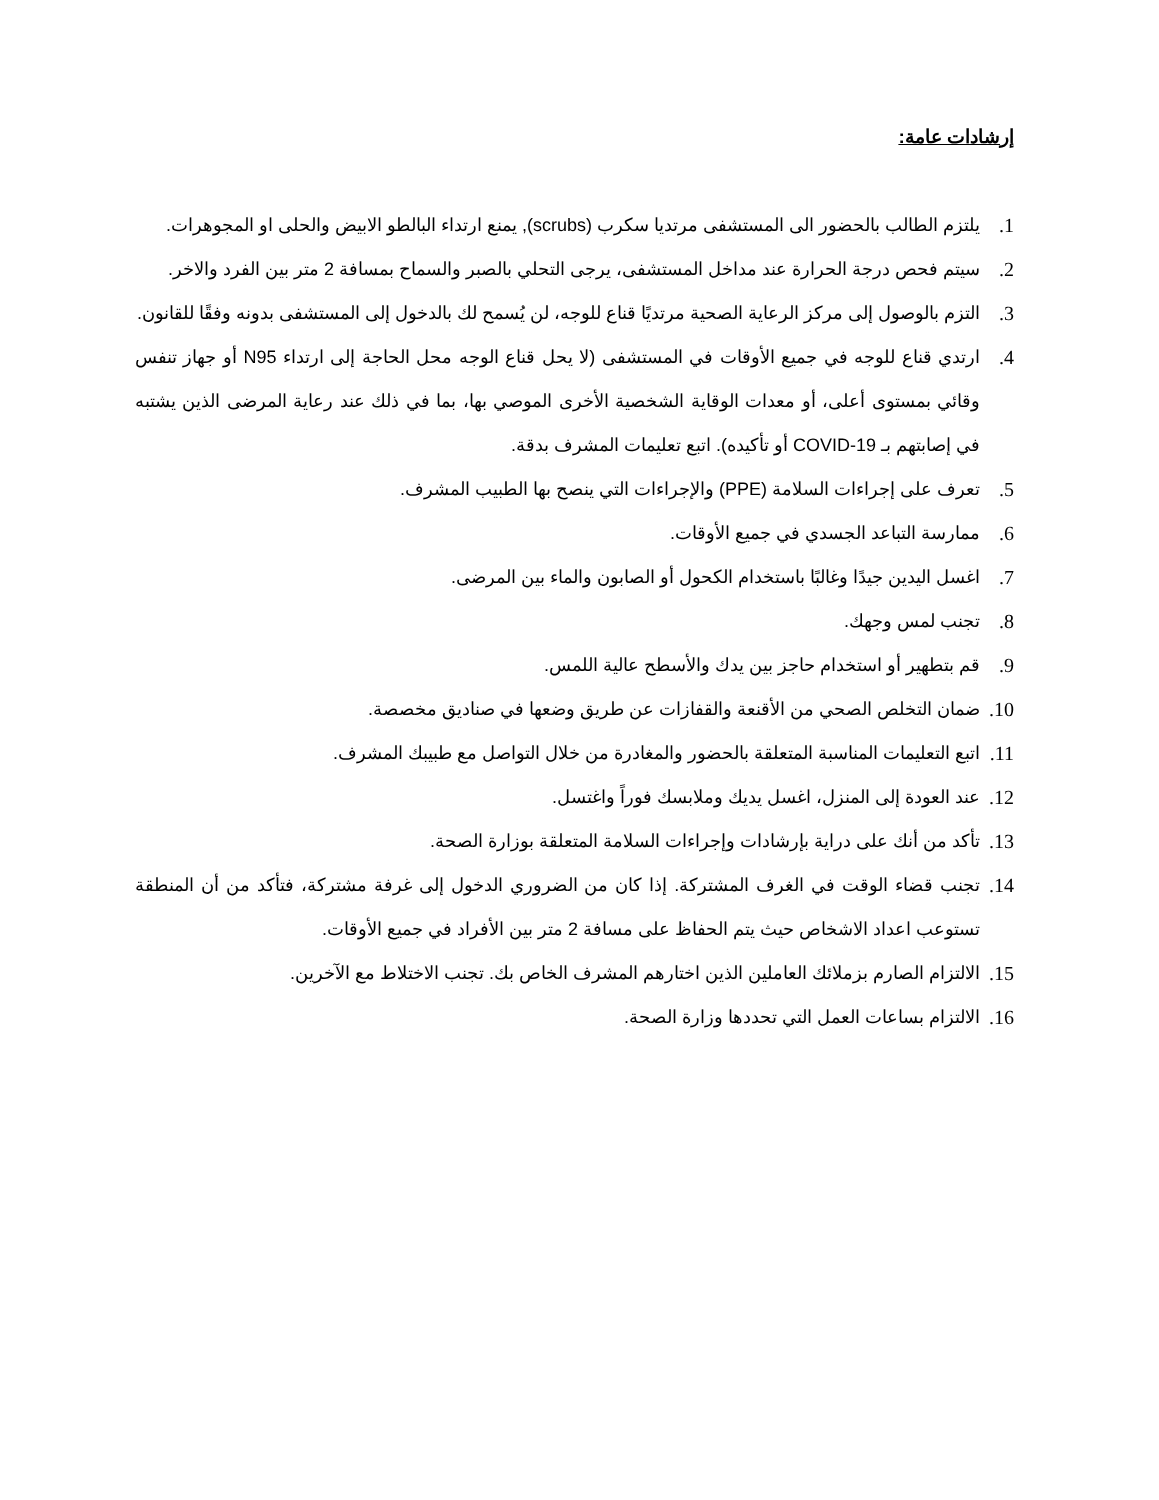إرشادات عامة:
1. يلتزم الطالب بالحضور الى المستشفى مرتديا سكرب (scrubs), يمنع ارتداء البالطو الابيض والحلى او المجوهرات.
2. سيتم فحص درجة الحرارة عند مداخل المستشفى، يرجى التحلي بالصبر والسماح بمسافة 2 متر بين الفرد والاخر.
3. التزم بالوصول إلى مركز الرعاية الصحية مرتديًا قناع للوجه، لن يُسمح لك بالدخول إلى المستشفى بدونه وفقًا للقانون.
4. ارتدي قناع للوجه في جميع الأوقات في المستشفى (لا يحل قناع الوجه محل الحاجة إلى ارتداء N95 أو جهاز تنفس وقائي بمستوى أعلى، أو معدات الوقاية الشخصية الأخرى الموصي بها، بما في ذلك عند رعاية المرضى الذين يشتبه في إصابتهم بـ COVID-19 أو تأكيده). اتبع تعليمات المشرف بدقة.
5. تعرف على إجراءات السلامة (PPE) والإجراءات التي ينصح بها الطبيب المشرف.
6. ممارسة التباعد الجسدي في جميع الأوقات.
7. اغسل اليدين جيدًا وغالبًا باستخدام الكحول أو الصابون والماء بين المرضى.
8. تجنب لمس وجهك.
9. قم بتطهير أو استخدام حاجز بين يدك والأسطح عالية اللمس.
10. ضمان التخلص الصحي من الأقنعة والقفازات عن طريق وضعها في صناديق مخصصة.
11. اتبع التعليمات المناسبة المتعلقة بالحضور والمغادرة من خلال التواصل مع طبيبك المشرف.
12. عند العودة إلى المنزل، اغسل يديك وملابسك فوراً واغتسل.
13. تأكد من أنك على دراية بإرشادات وإجراءات السلامة المتعلقة بوزارة الصحة.
14. تجنب قضاء الوقت في الغرف المشتركة. إذا كان من الضروري الدخول إلى غرفة مشتركة، فتأكد من أن المنطقة تستوعب اعداد الاشخاص حيث يتم الحفاظ على مسافة 2 متر بين الأفراد في جميع الأوقات.
15. الالتزام الصارم بزملائك العاملين الذين اختارهم المشرف الخاص بك. تجنب الاختلاط مع الآخرين.
16. الالتزام بساعات العمل التي تحددها وزارة الصحة.